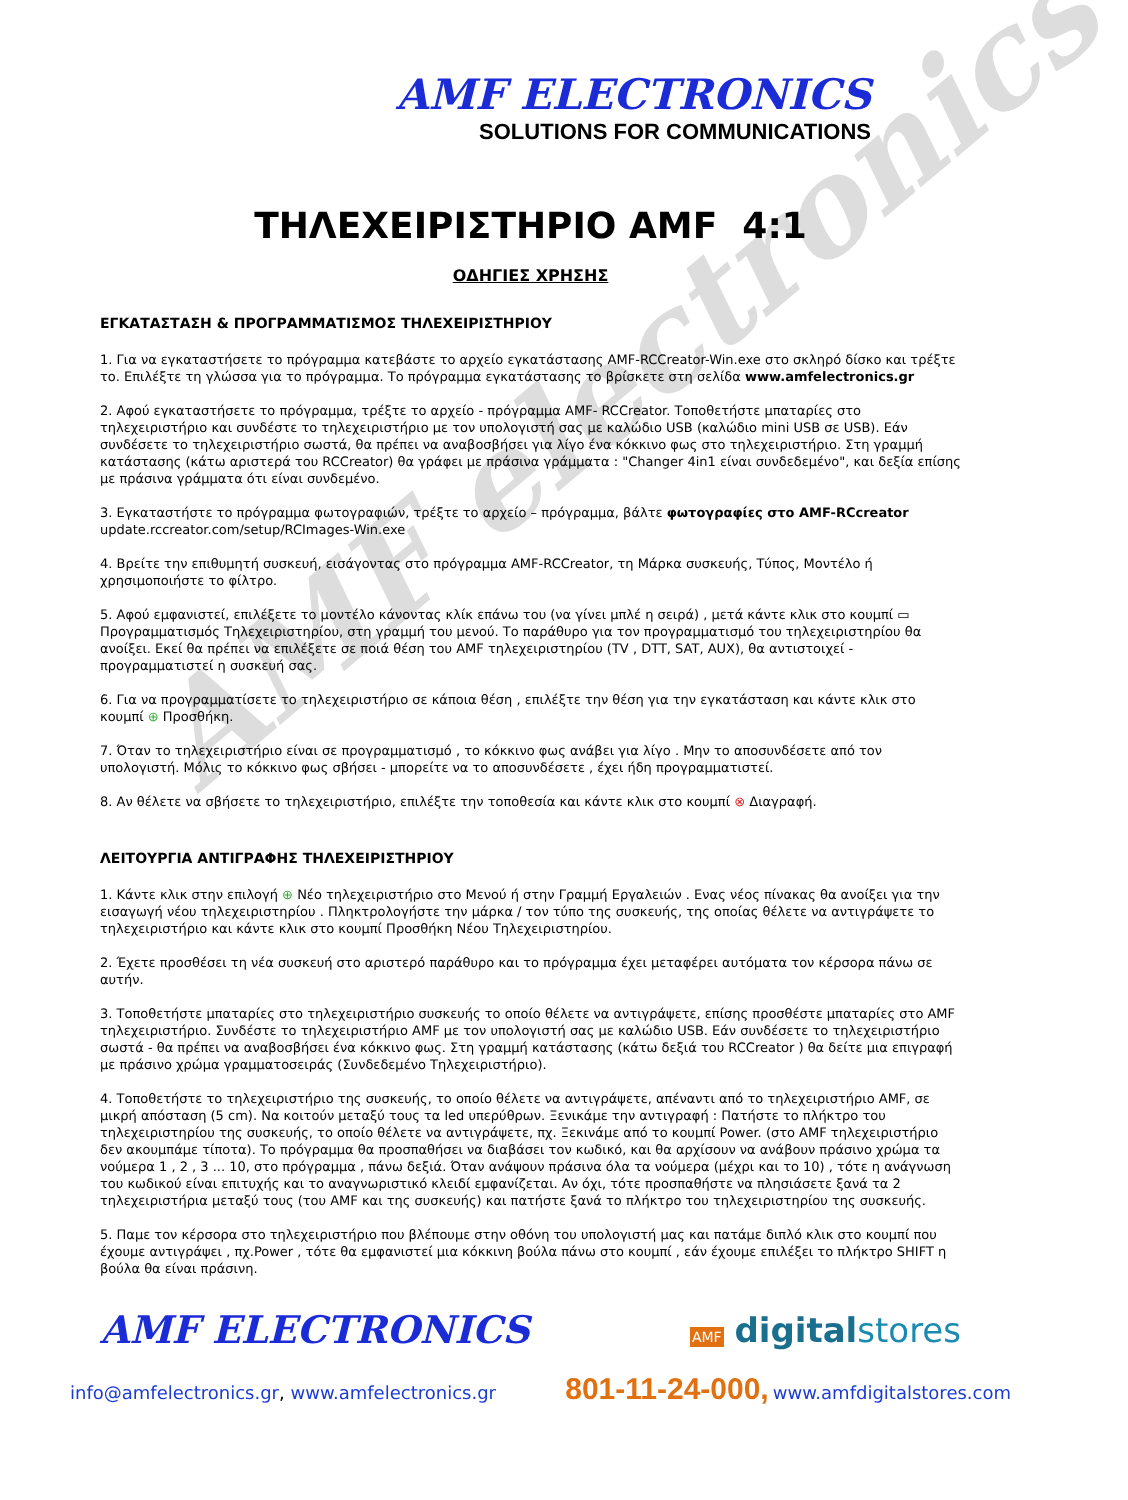AMF electronics
AMF ELECTRONICS
SOLUTIONS FOR COMMUNICATIONS
ΤΗΛΕΧΕΙΡΙΣΤΗΡΙΟ AMF 4:1
ΟΔΗΓΙΕΣ ΧΡΗΣΗΣ
ΕΓΚΑΤΑΣΤΑΣΗ & ΠΡΟΓΡΑΜΜΑΤΙΣΜΟΣ ΤΗΛΕΧΕΙΡΙΣΤΗΡΙΟΥ
1. Για να εγκαταστήσετε το πρόγραμμα κατεβάστε το αρχείο εγκατάστασης AMF-RCCreator-Win.exe στο σκληρό δίσκο και τρέξτε το. Επιλέξτε τη γλώσσα για το πρόγραμμα. Το πρόγραμμα εγκατάστασης το βρίσκετε στη σελίδα www.amfelectronics.gr
2. Αφού εγκαταστήσετε το πρόγραμμα, τρέξτε το αρχείο - πρόγραμμα AMF- RCCreator. Τοποθετήστε μπαταρίες στο τηλεχειριστήριο και συνδέστε το τηλεχειριστήριο με τον υπολογιστή σας με καλώδιο USB (καλώδιο mini USB σε USB). Εάν συνδέσετε το τηλεχειριστήριο σωστά, θα πρέπει να αναβοσβήσει για λίγο ένα κόκκινο φως στο τηλεχειριστήριο. Στη γραμμή κατάστασης (κάτω αριστερά του RCCreator) θα γράφει με πράσινα γράμματα : "Changer 4in1 είναι συνδεδεμένο", και δεξία επίσης με πράσινα γράμματα ότι είναι συνδεμένο.
3. Εγκαταστήστε το πρόγραμμα φωτογραφιών, τρέξτε το αρχείο – πρόγραμμα, βάλτε φωτογραφίες στο AMF-RCcreator
update.rccreator.com/setup/RCImages-Win.exe
4. Βρείτε την επιθυμητή συσκευή, εισάγοντας στο πρόγραμμα AMF-RCCreator, τη Μάρκα συσκευής, Τύπος, Μοντέλο ή χρησιμοποιήστε το φίλτρο.
5. Αφού εμφανιστεί, επιλέξετε το μοντέλο κάνοντας κλίκ επάνω του (να γίνει μπλέ η σειρά) , μετά κάντε κλικ στο κουμπί ▭ Προγραμματισμός Τηλεχειριστηρίου, στη γραμμή του μενού. Το παράθυρο για τον προγραμματισμό του τηλεχειριστηρίου θα ανοίξει. Εκεί θα πρέπει να επιλέξετε σε ποιά θέση του AMF τηλεχειριστηρίου (TV , DTT, SAT, AUX), θα αντιστοιχεί - προγραμματιστεί η συσκευή σας.
6. Για να προγραμματίσετε το τηλεχειριστήριο σε κάποια θέση , επιλέξτε την θέση για την εγκατάσταση και κάντε κλικ στο κουμπί ⊕ Προσθήκη.
7. Όταν το τηλεχειριστήριο είναι σε προγραμματισμό , το κόκκινο φως ανάβει για λίγο . Μην το αποσυνδέσετε από τον υπολογιστή. Μόλις το κόκκινο φως σβήσει - μπορείτε να το αποσυνδέσετε , έχει ήδη προγραμματιστεί.
8. Αν θέλετε να σβήσετε το τηλεχειριστήριο, επιλέξτε την τοποθεσία και κάντε κλικ στο κουμπί ⊗ Διαγραφή.
ΛΕΙΤΟΥΡΓΙΑ ΑΝΤΙΓΡΑΦΗΣ ΤΗΛΕΧΕΙΡΙΣΤΗΡΙΟΥ
1. Κάντε κλικ στην επιλογή ⊕ Νέο τηλεχειριστήριο στο Μενού ή στην Γραμμή Εργαλειών . Ενας νέος πίνακας θα ανοίξει για την εισαγωγή νέου τηλεχειριστηρίου . Πληκτρολογήστε την μάρκα / τον τύπο της συσκευής, της οποίας θέλετε να αντιγράψετε το τηλεχειριστήριο και κάντε κλικ στο κουμπί Προσθήκη Νέου Τηλεχειριστηρίου.
2. Έχετε προσθέσει τη νέα συσκευή στο αριστερό παράθυρο και το πρόγραμμα έχει μεταφέρει αυτόματα τον κέρσορα πάνω σε αυτήν.
3. Τοποθετήστε μπαταρίες στο τηλεχειριστήριο συσκευής το οποίο θέλετε να αντιγράψετε, επίσης προσθέστε μπαταρίες στο AMF τηλεχειριστήριο. Συνδέστε το τηλεχειριστήριο AMF με τον υπολογιστή σας με καλώδιο USB. Εάν συνδέσετε το τηλεχειριστήριο σωστά - θα πρέπει να αναβοσβήσει ένα κόκκινο φως. Στη γραμμή κατάστασης (κάτω δεξιά του RCCreator ) θα δείτε μια επιγραφή με πράσινο χρώμα γραμματοσειράς (Συνδεδεμένο Τηλεχειριστήριο).
4. Τοποθετήστε το τηλεχειριστήριο της συσκευής, το οποίο θέλετε να αντιγράψετε, απέναντι από το τηλεχειριστήριο AMF, σε μικρή απόσταση (5 cm). Να κοιτούν μεταξύ τους τα led υπερύθρων. Ξενικάμε την αντιγραφή : Πατήστε το πλήκτρο του τηλεχειριστηρίου της συσκευής, το οποίο θέλετε να αντιγράψετε, πχ. Ξεκινάμε από το κουμπί Power. (στο AMF τηλεχειριστήριο δεν ακουμπάμε τίποτα). Το πρόγραμμα θα προσπαθήσει να διαβάσει τον κωδικό, και θα αρχίσουν να ανάβουν πράσινο χρώμα τα νούμερα 1 , 2 , 3 ... 10, στο πρόγραμμα , πάνω δεξιά. Όταν ανάψουν πράσινα όλα τα νούμερα (μέχρι και το 10) , τότε η ανάγνωση του κωδικού είναι επιτυχής και το αναγνωριστικό κλειδί εμφανίζεται. Αν όχι, τότε προσπαθήστε να πλησιάσετε ξανά τα 2 τηλεχειριστήρια μεταξύ τους (του AMF και της συσκευής) και πατήστε ξανά το πλήκτρο του τηλεχειριστηρίου της συσκευής.
5. Παμε τον κέρσορα στο τηλεχειριστήριο που βλέπουμε στην οθόνη του υπολογιστή μας και πατάμε διπλό κλικ στο κουμπί που έχουμε αντιγράψει , πχ.Power , τότε θα εμφανιστεί μια κόκκινη βούλα πάνω στο κουμπί , εάν έχουμε επιλέξει το πλήκτρο SHIFT η βούλα θα είναι πράσινη.
AMF ELECTRONICS
AMF digitalstores
info@amfelectronics.gr, www.amfelectronics.gr
801-11-24-000, www.amfdigitalstores.com